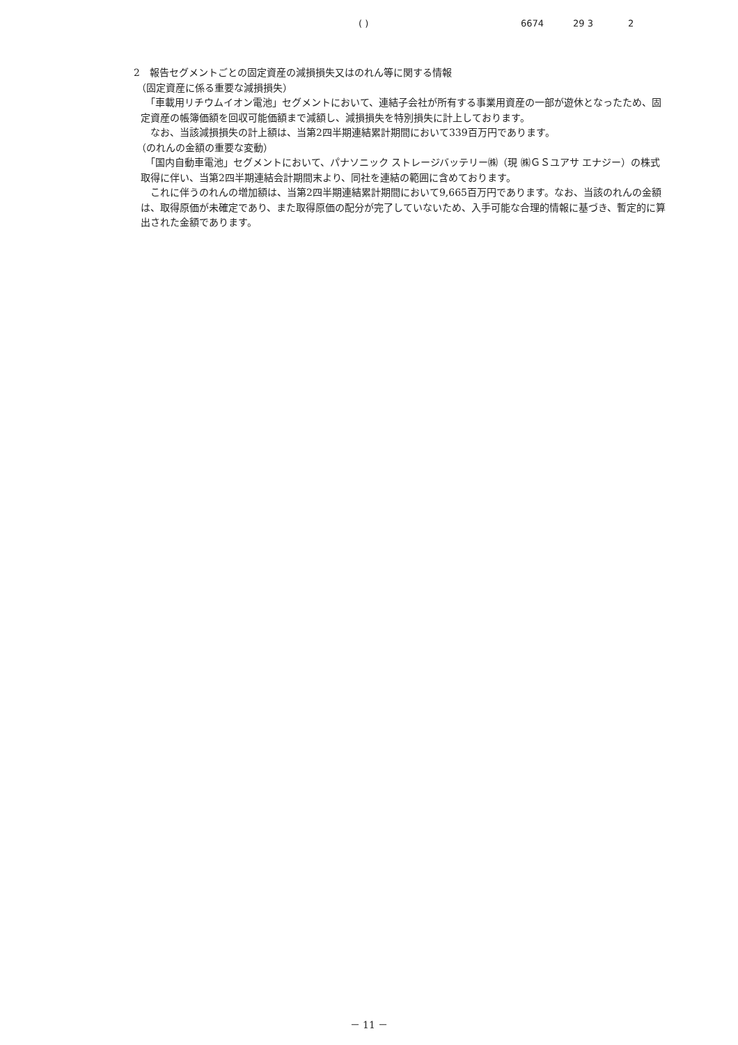( ) 6674 29 3 2
2　報告セグメントごとの固定資産の減損損失又はのれん等に関する情報
（固定資産に係る重要な減損損失）
　「車載用リチウムイオン電池」セグメントにおいて、連結子会社が所有する事業用資産の一部が遊休となったため、固定資産の帳簿価額を回収可能価額まで減額し、減損損失を特別損失に計上しております。
　なお、当該減損損失の計上額は、当第2四半期連結累計期間において339百万円であります。
（のれんの金額の重要な変動）
　「国内自動車電池」セグメントにおいて、パナソニック ストレージバッテリー㈱（現 ㈱ＧＳユアサ エナジー）の株式取得に伴い、当第2四半期連結会計期間末より、同社を連結の範囲に含めております。
　これに伴うのれんの増加額は、当第2四半期連結累計期間において9,665百万円であります。なお、当該のれんの金額は、取得原価が未確定であり、また取得原価の配分が完了していないため、入手可能な合理的情報に基づき、暫定的に算出された金額であります。
－ 11 －